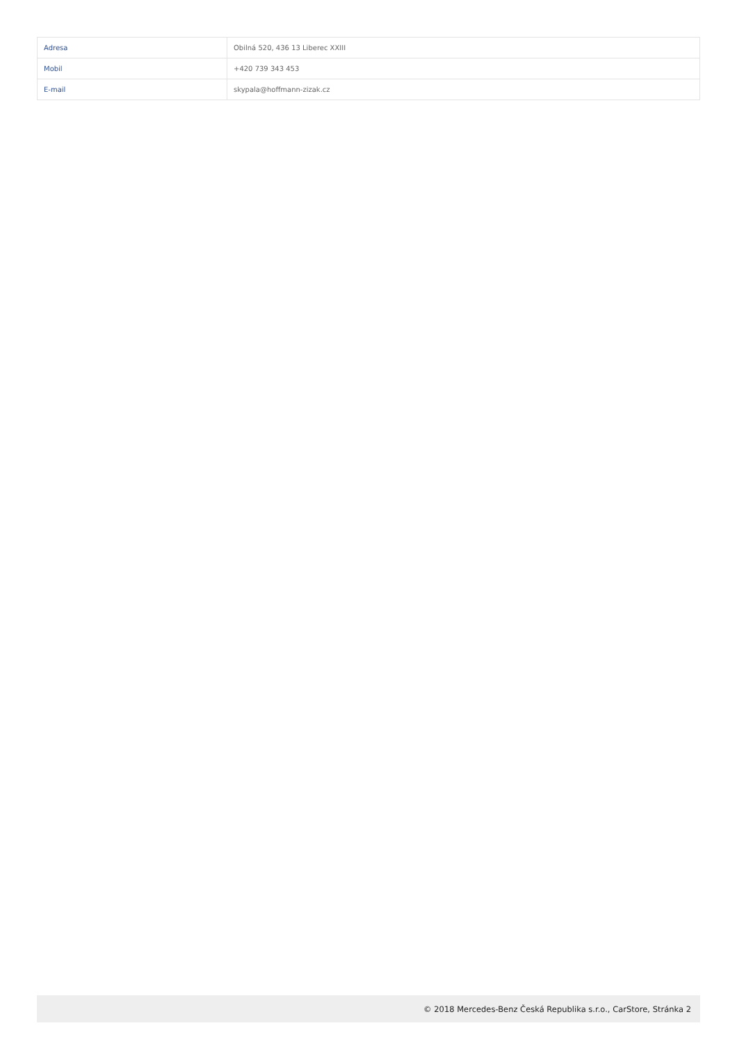| Adresa | Obilná 520, 436 13 Liberec XXIII |
| Mobil | +420 739 343 453 |
| E-mail | skypala@hoffmann-zizak.cz |
© 2018 Mercedes-Benz Česká Republika s.r.o., CarStore, Stránka 2